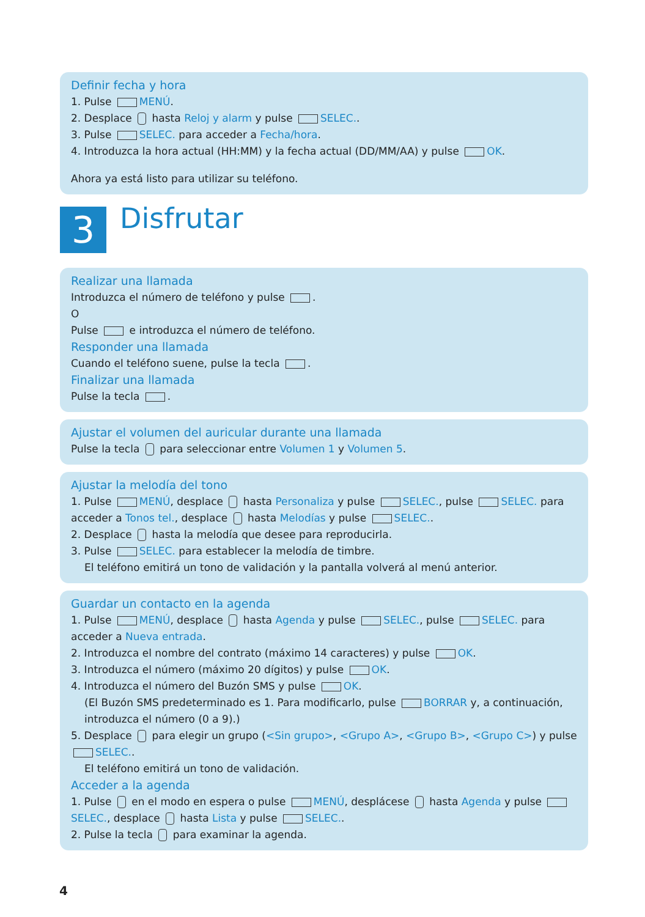Definir fecha y hora
1. Pulse MENÚ.
2. Desplace hasta Reloj y alarm y pulse SELEC..
3. Pulse SELEC. para acceder a Fecha/hora.
4. Introduzca la hora actual (HH:MM) y la fecha actual (DD/MM/AA) y pulse OK.
Ahora ya está listo para utilizar su teléfono.
3
Disfrutar
Realizar una llamada
Introduzca el número de teléfono y pulse .
O
Pulse e introduzca el número de teléfono.
Responder una llamada
Cuando el teléfono suene, pulse la tecla .
Finalizar una llamada
Pulse la tecla .
Ajustar el volumen del auricular durante una llamada
Pulse la tecla para seleccionar entre Volumen 1 y Volumen 5.
Ajustar la melodía del tono
1. Pulse MENÚ, desplace hasta Personaliza y pulse SELEC., pulse SELEC. para acceder a Tonos tel., desplace hasta Melodías y pulse SELEC..
2. Desplace hasta la melodía que desee para reproducirla.
3. Pulse SELEC. para establecer la melodía de timbre.
El teléfono emitirá un tono de validación y la pantalla volverá al menú anterior.
Guardar un contacto en la agenda
1. Pulse MENÚ, desplace hasta Agenda y pulse SELEC., pulse SELEC. para acceder a Nueva entrada.
2. Introduzca el nombre del contrato (máximo 14 caracteres) y pulse OK.
3. Introduzca el número (máximo 20 dígitos) y pulse OK.
4. Introduzca el número del Buzón SMS y pulse OK.
(El Buzón SMS predeterminado es 1. Para modificarlo, pulse BORRAR y, a continuación, introduzca el número (0 a 9).)
5. Desplace para elegir un grupo (<Sin grupo>, <Grupo A>, <Grupo B>, <Grupo C>) y pulse SELEC..
El teléfono emitirá un tono de validación.
Acceder a la agenda
1. Pulse en el modo en espera o pulse MENÚ, desplácese hasta Agenda y pulse SELEC., desplace hasta Lista y pulse SELEC..
2. Pulse la tecla para examinar la agenda.
4